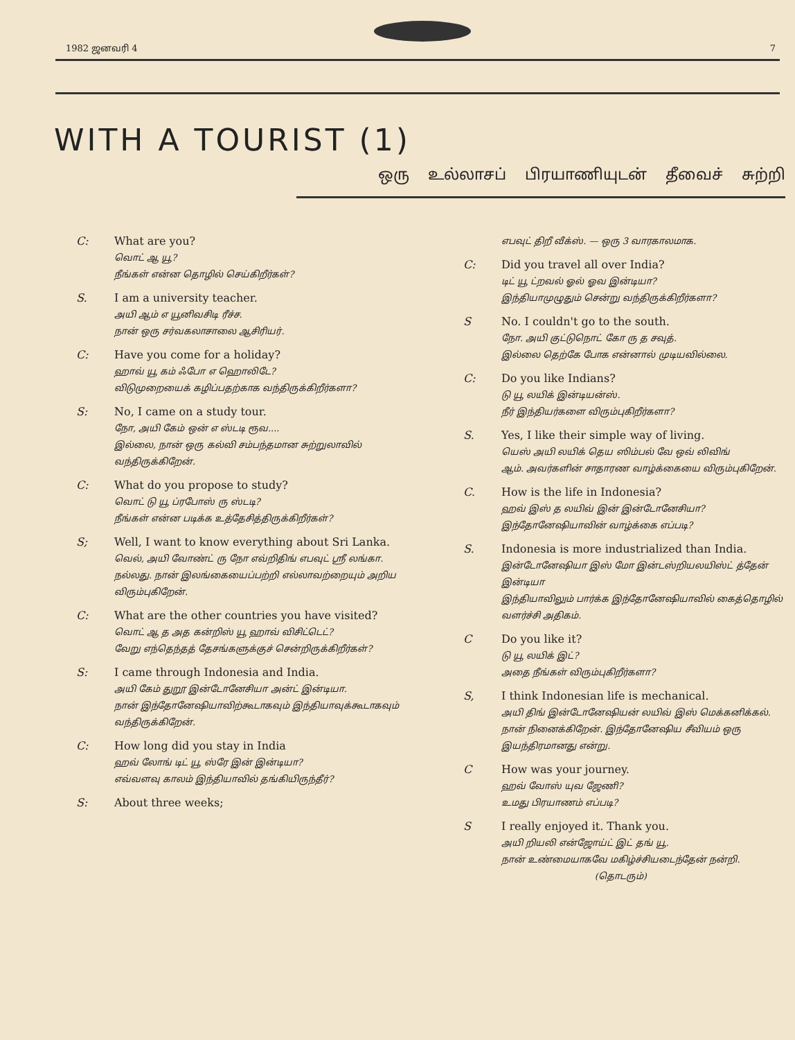1982 ஜனவரி 4 7
WITH A TOURIST (1)
ஒரு உல்லாசப் பிரயாணியுடன் தீவைச் சுற்றி
C: What are you?
வொட் ஆ யூ?
நீங்கள் என்ன தொழில் செய்கிறீர்கள்?
S. I am a university teacher.
அயி ஆம் எ யூனிவசிடி ரீச்ச.
நான் ஒரு சர்வகலாசாலை ஆசிரியர்.
C: Have you come for a holiday?
ஹாவ் யூ கம் ஃபோ எ ஹொலிடே?
விடுமுறையைக் கழிப்பதற்காக வந்திருக்கிறீர்களா?
S: No, I came on a study tour.
நோ, அயி கேம் ஒன் எ ஸ்டடி ரூவ....
இல்லை, நான் ஒரு கல்வி சம்பந்தமான சுற்றுலாவில் வந்திருக்கிறேன்.
C: What do you propose to study?
வொட் டு யூ ப்ரபோஸ் ரு ஸ்டடி?
நீங்கள் என்ன படிக்க உத்தேசித்திருக்கிறீர்கள்?
S; Well, I want to know everything about Sri Lanka.
வெல், அயி வோண்ட் ரு நோ எவ்றிதிங் எபவுட் ஸ்ரீ லங்கா.
நல்லது. நான் இலங்கையைப்பற்றி எல்லாவற்றையும் அறிய விரும்புகிறேன்.
C: What are the other countries you have visited?
வொட் ஆ த அத கன்றிஸ் யூ ஹாவ் விசிட்டெட்?
வேறு எந்தெந்தத் தேசங்களுக்குச் சென்றிருக்கிறீர்கள்?
S: I came through Indonesia and India.
அயி கேம் துறூ இன்டோனேசியா அன்ட் இன்டியா.
நான் இந்தோனேஷியாவிற்கூடாகவும் இந்தியாவுக்கூடாகவும் வந்திருக்கிறேன்.
C: How long did you stay in India
ஹவ் லோங் டிட் யூ ஸ்ரே இன் இன்டியா?
எவ்வளவு காலம் இந்தியாவில் தங்கியிருந்தீர்?
S: About three weeks;
எபவுட் திறீ வீக்ஸ். — ஒரு 3 வாரகாலமாக.
C: Did you travel all over India?
டிட் யூ ட்றவல் ஓல் ஓவ இன்டியா?
இந்தியாமுழுதும் சென்று வந்திருக்கிறீர்களா?
S No. I couldn't go to the south.
நோ. அயி குட்டுநொட் கோ ரு த சவுத்.
இல்லை தெற்கே போக என்னால் முடியவில்லை.
C: Do you like Indians?
டு யூ லயிக் இன்டியன்ஸ்.
நீர் இந்தியர்களை விரும்புகிறீர்களா?
S. Yes, I like their simple way of living.
யெஸ் அயி லயிக் தெய ஸிம்பல் வே ஒவ் லிவிங்
ஆம். அவர்களின் சாதாரண வாழ்க்கையை விரும்புகிறேன்.
C. How is the life in Indonesia?
ஹவ் இஸ் த லயிவ் இன் இன்டோனேசியா?
இந்தோனேஷியாவின் வாழ்க்கை எப்படி?
S. Indonesia is more industrialized than India.
இன்டோனேஷியா இஸ் மோ இன்டஸ்றியலயிஸ்ட் த்தேன் இன்டியா
இந்தியாவிலும் பார்க்க இந்தோனேஷியாவில் கைத்தொழில் வளர்ச்சி அதிகம்.
C Do you like it?
டு யூ லயிக் இட்?
அதை நீங்கள் விரும்புகிறீர்களா?
S, I think Indonesian life is mechanical.
அயி திங் இன்டோனேஷியன் லயிவ் இஸ் மெக்கனிக்கல்.
நான் நினைக்கிறேன். இந்தோனேஷிய சீவியம் ஒரு இயந்திரமானது என்று.
C How was your journey.
ஹவ் வோஸ் யுவ ஜேணி?
உமது பிரயாணம் எப்படி?
S I really enjoyed it. Thank you.
அயி றியலி என்ஜோய்ட் இட் தங் யூ.
நான் உண்மையாகவே மகிழ்ச்சியடைந்தேன் நன்றி.
(தொடரும்)